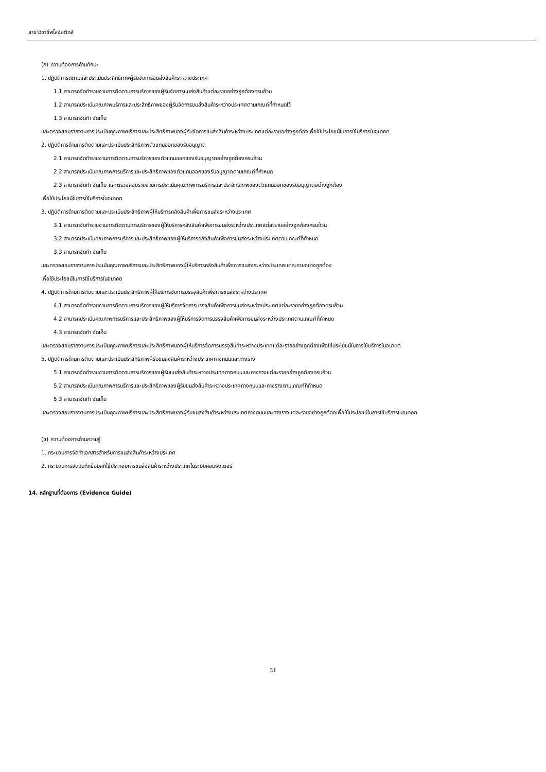สาขาวิชาชีพโลจิสติกส์
(ก) ความต้องการด้านทักษะ
1. ปฏิบัติการดตามและประเมินประสิทธิภาพผู้รับจัดการขนส่งสินค้าระหว่างประเทศ
1.1 สามารถจัดทำรายงานการติดตามการบริการของผู้รับจัดการขนส่งสินค้าแต่ละรายอย่างถูกต้องครบถ้วน
1.2 สามารถประเมินคุณภาพบริการและประสิทธิภาพของผู้รับจัดการขนส่งสินค้าระหว่างประเทศตามเกณฑ์ที่กำหนดไว้
1.3 สามารถจัดทำ จัดเก็บ
และตรวจสอบรายงานการประเมินคุณภาพบริการและประสิทธิภาพของผู้รับจัดการขนส่งสินค้าระหว่างประเทศแต่ละรายอย่างถูกต้องเพื่อใช้ประโยชน์ในการใช้บริการในอนาคต
2. ปฏิบัติการด้านการติดตามและประเมินประสิทธิภาพตัวแทนออกของรับอนุญาต
2.1 สามารถจัดทำรายงานการติดตามการบริการของตัวแทนออกของรับอนุญาตอย่างถูกต้องครบถ้วน
2.2 สามารถประเมินคุณภาพการบริการและประสิทธิภาพของตัวแทนออกของรับอนุญาตตามเกณฑ์ที่กำหนด
2.3 สามารถจัดทำ จัดเก็บ และตรวจสอบรายงานการประเมินคุณภาพการบริการและประสิทธิภาพของตัวแทนออกของรับอนุญาตอย่างถูกต้อง
เพื่อใช้ประโยชน์ในการใช้บริการในอนาคต
3. ปฏิบัติการด้านการติดตามและประเมินประสิทธิภาพผู้ให้บริการคลังสินค้าเพื่อการขนส่งระหว่างประเทศ
3.1 สามารถจัดทำรายงานการติดตามการบริการของผู้ให้บริการคลังสินค้าเพื่อการขนส่งระหว่างประเทศแต่ละรายอย่างถูกต้องครบถ้วน
3.2 สามารถประเมินคุณภาพการบริการและประสิทธิภาพของผู้ให้บริการคลังสินค้าเพื่อการขนส่งระหว่างประเทศตามเกณฑ์ที่กำหนด
3.3 สามารถจัดทำ จัดเก็บ
และตรวจสอบรายงานการประเมินคุณภาพบริการและประสิทธิภาพของผู้ให้บริการคลังสินค้าเพื่อการขนส่งระหว่างประเทศแต่ละรายอย่างถูกต้อง
เพื่อใช้ประโยชน์ในการใช้บริการในอนาคต
4. ปฏิบัติการด้านการติดตามและประเมินประสิทธิภาพผู้ให้บริการจัดการบรรจุสินค้าเพื่อการขนส่งระหว่างประเทศ
4.1 สามารถจัดทำรายงานการติดตามการบริการของผู้ให้บริการจัดการบรรจุสินค้าเพื่อการขนส่งระหว่างประเทศแต่ละรายอย่างถูกต้องครบถ้วน
4.2 สามารถประเมินคุณภาพการบริการและประสิทธิภาพของผู้ให้บริการจัดการบรรจุสินค้าเพื่อการขนส่งระหว่างประเทศตามเกณฑ์ที่กำหนด
4.3 สามารถจัดทำ จัดเก็บ
และตรวจสอบรายงานการประเมินคุณภาพบริการและประสิทธิภาพของผู้ให้บริการจัดการบรรจุสินค้าระหว่างประเทศแต่ละรายอย่างถูกต้องเพื่อใช้ประโยชน์ในการใช้บริการในอนาคต
5. ปฏิบัติการด้านการติดตามและประเมินประสิทธิภาพผู้รับขนส่งสินค้าระหว่างประเทศทางถนนและทางราง
5.1 สามารถจัดทำรายงานการติดตามการบริการของผู้รับขนส่งสินค้าระหว่างประเทศทางถนนและทางรางแต่ละรายอย่างถูกต้องครบถ้วน
5.2 สามารถประเมินคุณภาพการบริการและประสิทธิภาพของผู้รับขนส่งสินค้าระหว่างประเทศทางถนนและทางรางตามเกณฑ์ที่กำหนด
5.3 สามารถจัดทำ จัดเก็บ
และตรวจสอบรายงานการประเมินคุณภาพบริการและประสิทธิภาพของผู้รับขนส่งสินค้าระหว่างประเทศทางถนนและทางรางแต่ละรายอย่างถูกต้องเพื่อใช้ประโยชน์ในการใช้บริการในอนาคต
(ข) ความต้องการด้านความรู้
1. กระบวนการจัดทำเอกสารสำหรับการขนส่งสินค้าระหว่างประเทศ
2. กระบวนการจัดบันทึกข้อมูลที่ใช้ประกอบการขนส่งสินค้าระหว่างประเทศในระบบคอมพิวเตอร์
14. หลักฐานที่ต้องการ (Evidence Guide)
31